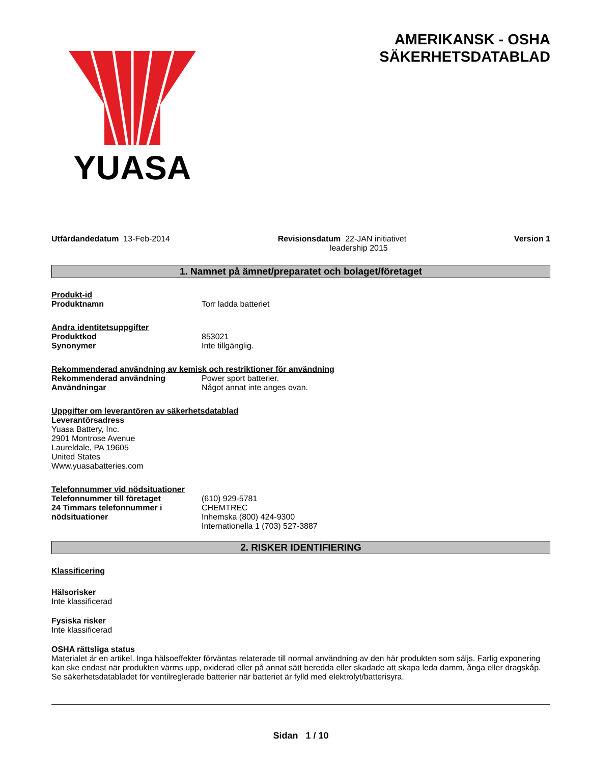YUASA
AMERIKANSK - OSHA
SÄKERHETSDATABLAD
Utfärdandedatum 13-Feb-2014 Revisionsdatum 22-JAN initiativet
leadership 2015
Version 1
1. Namnet på ämnet/preparatet och bolaget/företaget
Produkt-id
Produktnamn Torr ladda batteriet
Andra identitetsuppgifter
Produktkod 853021
Synonymer Inte tillgänglig.
Rekommenderad användning av kemisk och restriktioner för användning
Rekommenderad användning Power sport batterier.
Användningar Något annat inte anges ovan.
Uppgifter om leverantören av säkerhetsdatablad
Leverantörsadress
Yuasa Battery, Inc.
2901 Montrose Avenue
Laureldale, PA 19605
United States
Www.yuasabatteries.com
Telefonnummer vid nödsituationer
Telefonnummer till företaget (610) 929-5781
24 Timmars telefonnummer i nödsituationer
CHEMTREC
Inhemska (800) 424-9300
Internationella 1 (703) 527-3887
2. RISKER IDENTIFIERING
Klassificering
Hälsorisker
Inte klassificerad
Fysiska risker
Inte klassificerad
OSHA rättsliga status
Materialet är en artikel. Inga hälsoeffekter förväntas relaterade till normal användning av den här produkten som säljs. Farlig exponering kan ske endast när produkten värms upp, oxiderad eller på annat sätt beredda eller skadade att skapa leda damm, ånga eller dragskåp. Se säkerhetsdatabladet för ventilreglerade batterier när batteriet är fylld med elektrolyt/batterisyra.
Sidan 1 / 10